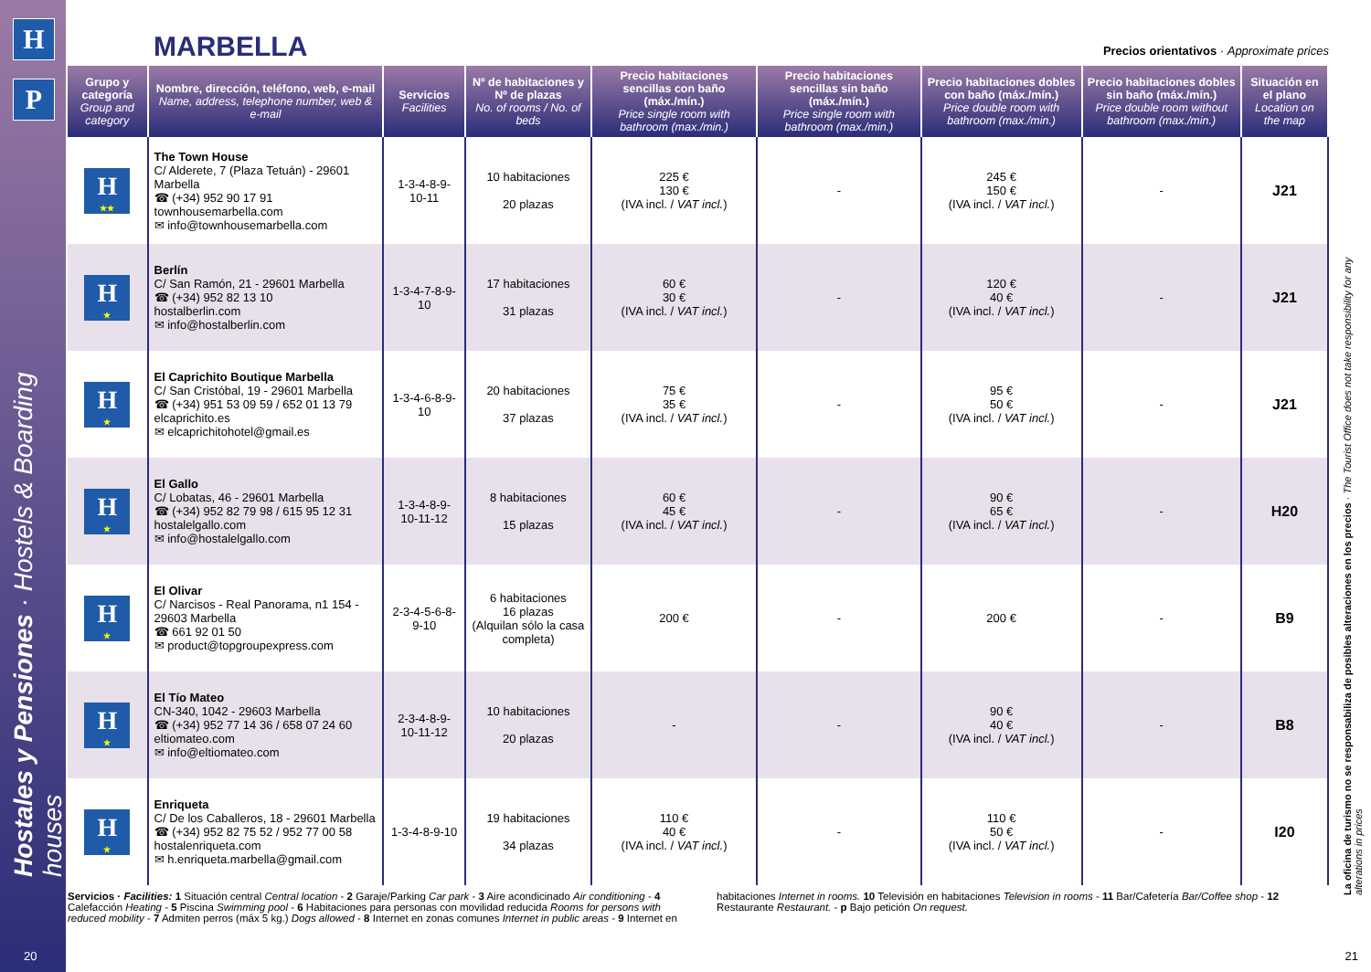H
P
Hostales y Pensiones · Hostels & Boarding houses
MARBELLA
Precios orientativos · Approximate prices
| Grupo y categoría Group and category | Nombre, dirección, teléfono, web, e-mail Name, address, telephone number, web & e-mail | Servicios Facilities | Nº de habitaciones y Nº de plazas No. of rooms / No. of beds | Precio habitaciones sencillas con baño (máx./mín.) Price single room with bathroom (max./min.) | Precio habitaciones sencillas sin baño (máx./mín.) Price single room with bathroom (max./min.) | Precio habitaciones dobles con baño (máx./mín.) Price double room with bathroom (max./min.) | Precio habitaciones dobles sin baño (máx./mín.) Price double room without bathroom (max./min.) | Situación en el plano Location on the map |
| --- | --- | --- | --- | --- | --- | --- | --- | --- |
| H ★★ | The Town House C/ Alderete, 7 (Plaza Tetuán) - 29601 Marbella ☎ (+34) 952 90 17 91 townhousemarbella.com ✉ info@townhousemarbella.com | 1-3-4-8-9-10-11 | 10 habitaciones 20 plazas | 225 € 130 € (IVA incl. / VAT incl. ) | - | 245 € 150 € (IVA incl. / VAT incl. ) | - | J21 |
| H ★ | Berlín C/ San Ramón, 21 - 29601 Marbella ☎ (+34) 952 82 13 10 hostalberlin.com ✉ info@hostalberlin.com | 1-3-4-7-8-9-10 | 17 habitaciones 31 plazas | 60 € 30 € (IVA incl. / VAT incl. ) | - | 120 € 40 € (IVA incl. / VAT incl. ) | - | J21 |
| H ★ | El Caprichito Boutique Marbella C/ San Cristóbal, 19 - 29601 Marbella ☎ (+34) 951 53 09 59 / 652 01 13 79 elcaprichito.es ✉ elcaprichitohotel@gmail.es | 1-3-4-6-8-9-10 | 20 habitaciones 37 plazas | 75 € 35 € (IVA incl. / VAT incl. ) | - | 95 € 50 € (IVA incl. / VAT incl. ) | - | J21 |
| H ★ | El Gallo C/ Lobatas, 46 - 29601 Marbella ☎ (+34) 952 82 79 98 / 615 95 12 31 hostalelgallo.com ✉ info@hostalelgallo.com | 1-3-4-8-9-10-11-12 | 8 habitaciones 15 plazas | 60 € 45 € (IVA incl. / VAT incl. ) | - | 90 € 65 € (IVA incl. / VAT incl. ) | - | H20 |
| H ★ | El Olivar C/ Narcisos - Real Panorama, n1 154 - 29603 Marbella ☎ 661 92 01 50 ✉ product@topgroupexpress.com | 2-3-4-5-6-8-9-10 | 6 habitaciones 16 plazas (Alquilan sólo la casa completa) | 200 € | - | 200 € | - | B9 |
| H ★ | El Tío Mateo CN-340, 1042 - 29603 Marbella ☎ (+34) 952 77 14 36 / 658 07 24 60 eltiomateo.com ✉ info@eltiomateo.com | 2-3-4-8-9-10-11-12 | 10 habitaciones 20 plazas | - | - | 90 € 40 € (IVA incl. / VAT incl. ) | - | B8 |
| H ★ | Enriqueta C/ De los Caballeros, 18 - 29601 Marbella ☎ (+34) 952 82 75 52 / 952 77 00 58 hostalenriqueta.com ✉ h.enriqueta.marbella@gmail.com | 1-3-4-8-9-10 | 19 habitaciones 34 plazas | 110 € 40 € (IVA incl. / VAT incl. ) | - | 110 € 50 € (IVA incl. / VAT incl. ) | - | I20 |
Servicios · Facilities: 1 Situación central Central location - 2 Garaje/Parking Car park - 3 Aire acondicinado Air conditioning - 4 Calefacción Heating - 5 Piscina Swimming pool - 6 Habitaciones para personas con movilidad reducida Rooms for persons with reduced mobility - 7 Admiten perros (máx 5 kg.) Dogs allowed - 8 Internet en zonas comunes Internet in public areas - 9 Internet en habitaciones Internet in rooms. 10 Televisión en habitaciones Television in rooms - 11 Bar/Cafetería Bar/Coffee shop - 12 Restaurante Restaurant. - p Bajo petición On request.
La oficina de turismo no se responsabiliza de posibles alteraciones en los precios · The Tourist Office does not take responsibility for any alterations in prices
20 21